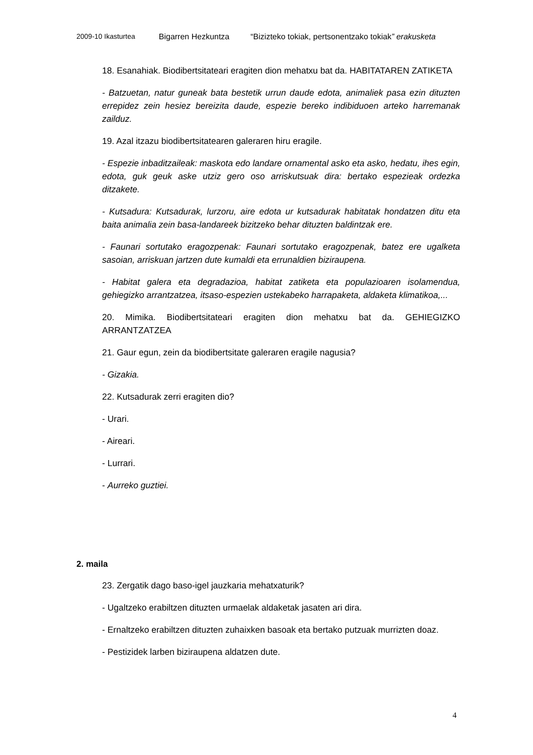2009-10 Ikasturtea Bigarren Hezkuntza “Bizizteko tokiak, pertsonentzako tokiak” erakusketa
18. Esanahiak. Biodibertsitateari eragiten dion mehatxu bat da. HABITATAREN ZATIKETA
- Batzuetan, natur guneak bata bestetik urrun daude edota, animaliek pasa ezin dituzten errepidez zein hesiez bereizita daude, espezie bereko indibiduoen arteko harremanak zailduz.
19. Azal itzazu biodibertsitatearen galeraren hiru eragile.
- Espezie inbaditzaileak: maskota edo landare ornamental asko eta asko, hedatu, ihes egin, edota, guk geuk aske utziz gero oso arriskutsuak dira: bertako espezieak ordezka ditzakete.
- Kutsadura: Kutsadurak, lurzoru, aire edota ur kutsadurak habitatak hondatzen ditu eta baita animalia zein basa-landareek bizitzeko behar dituzten baldintzak ere.
- Faunari sortutako eragozpenak: Faunari sortutako eragozpenak, batez ere ugalketa sasoian, arriskuan jartzen dute kumaldi eta errunaldien biziraupena.
- Habitat galera eta degradazioa, habitat zatiketa eta populazioaren isolamendua, gehiegizko arrantzatzea, itsaso-espezien ustekabeko harrapaketa, aldaketa klimatikoa,...
20. Mimika. Biodibertsitateari eragiten dion mehatxu bat da. GEHIEGIZKO ARRANTZATZEA
21. Gaur egun, zein da biodibertsitate galeraren eragile nagusia?
- Gizakia.
22. Kutsadurak zerri eragiten dio?
- Urari.
- Aireari.
- Lurrari.
- Aurreko guztiei.
2. maila
23. Zergatik dago baso-igel jauzkaria mehatxaturik?
- Ugaltzeko erabiltzen dituzten urmaelak aldaketak jasaten ari dira.
- Ernaltzeko erabiltzen dituzten zuhaixken basoak eta bertako putzuak murrizten doaz.
- Pestizidek larben biziraupena aldatzen dute.
4